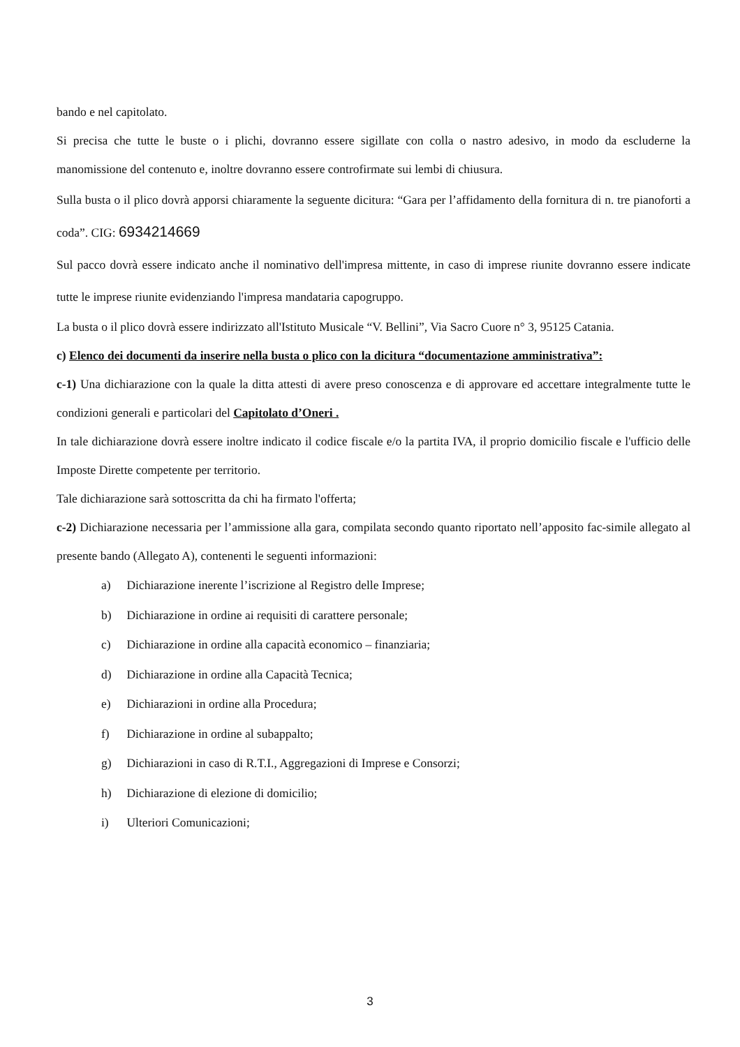bando e nel capitolato.
Si precisa che tutte le buste o i plichi, dovranno essere sigillate con colla o nastro adesivo, in modo da escluderne la manomissione del contenuto e, inoltre dovranno essere controfirmate sui lembi di chiusura.
Sulla busta o il plico dovrà apporsi chiaramente la seguente dicitura: “Gara per l’affidamento della fornitura di n. tre pianoforti a coda”. CIG: 6934214669
Sul pacco dovrà essere indicato anche il nominativo dell'impresa mittente, in caso di imprese riunite dovranno essere indicate tutte le imprese riunite evidenziando l'impresa mandataria capogruppo.
La busta o il plico dovrà essere indirizzato all'Istituto Musicale “V. Bellini”, Via Sacro Cuore n° 3, 95125 Catania.
c) Elenco dei documenti da inserire nella busta o plico con la dicitura “documentazione amministrativa”:
c-1) Una dichiarazione con la quale la ditta attesti di avere preso conoscenza e di approvare ed accettare integralmente tutte le condizioni generali e particolari del Capitolato d’Oneri .
In tale dichiarazione dovrà essere inoltre indicato il codice fiscale e/o la partita IVA, il proprio domicilio fiscale e l'ufficio delle Imposte Dirette competente per territorio.
Tale dichiarazione sarà sottoscritta da chi ha firmato l'offerta;
c-2) Dichiarazione necessaria per l’ammissione alla gara, compilata secondo quanto riportato nell’apposito fac-simile allegato al presente bando (Allegato A), contenenti le seguenti informazioni:
a) Dichiarazione inerente l’iscrizione al Registro delle Imprese;
b) Dichiarazione in ordine ai requisiti di carattere personale;
c) Dichiarazione in ordine alla capacità economico – finanziaria;
d) Dichiarazione in ordine alla Capacità Tecnica;
e) Dichiarazioni in ordine alla Procedura;
f) Dichiarazione in ordine al subappalto;
g) Dichiarazioni in caso di R.T.I., Aggregazioni di Imprese e Consorzi;
h) Dichiarazione di elezione di domicilio;
i) Ulteriori Comunicazioni;
3